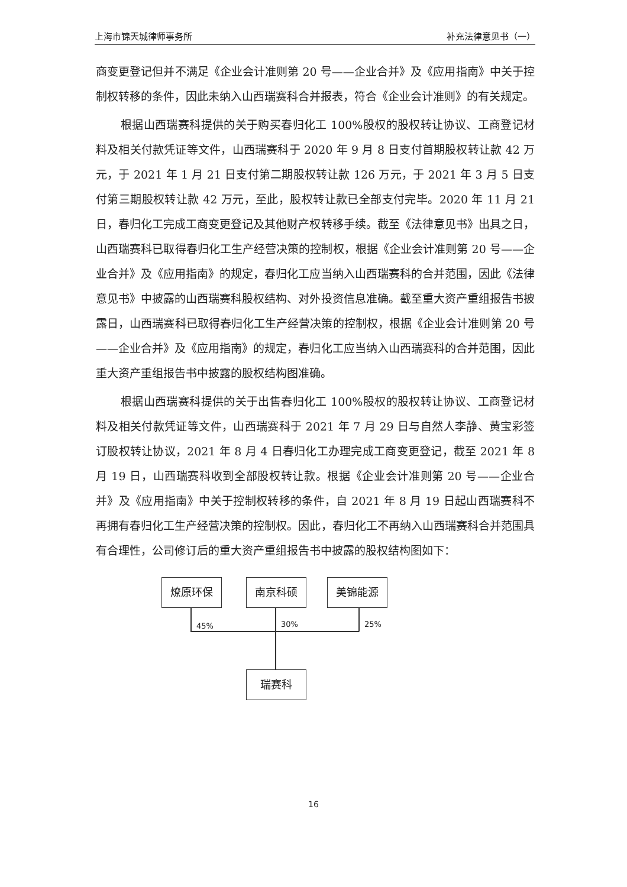上海市锦天城律师事务所 补充法律意见书（一）
商变更登记但并不满足《企业会计准则第 20 号——企业合并》及《应用指南》中关于控制权转移的条件，因此未纳入山西瑞赛科合并报表，符合《企业会计准则》的有关规定。
根据山西瑞赛科提供的关于购买春归化工 100%股权的股权转让协议、工商登记材料及相关付款凭证等文件，山西瑞赛科于 2020 年 9 月 8 日支付首期股权转让款 42 万元，于 2021 年 1 月 21 日支付第二期股权转让款 126 万元，于 2021 年 3 月 5 日支付第三期股权转让款 42 万元，至此，股权转让款已全部支付完毕。2020 年 11 月 21 日，春归化工完成工商变更登记及其他财产权转移手续。截至《法律意见书》出具之日，山西瑞赛科已取得春归化工生产经营决策的控制权，根据《企业会计准则第 20 号——企业合并》及《应用指南》的规定，春归化工应当纳入山西瑞赛科的合并范围，因此《法律意见书》中披露的山西瑞赛科股权结构、对外投资信息准确。截至重大资产重组报告书披露日，山西瑞赛科已取得春归化工生产经营决策的控制权，根据《企业会计准则第 20 号——企业合并》及《应用指南》的规定，春归化工应当纳入山西瑞赛科的合并范围，因此重大资产重组报告书中披露的股权结构图准确。
根据山西瑞赛科提供的关于出售春归化工 100%股权的股权转让协议、工商登记材料及相关付款凭证等文件，山西瑞赛科于 2021 年 7 月 29 日与自然人李静、黄宝彩签订股权转让协议，2021 年 8 月 4 日春归化工办理完成工商变更登记，截至 2021 年 8 月 19 日，山西瑞赛科收到全部股权转让款。根据《企业会计准则第 20 号——企业合并》及《应用指南》中关于控制权转移的条件，自 2021 年 8 月 19 日起山西瑞赛科不再拥有春归化工生产经营决策的控制权。因此，春归化工不再纳入山西瑞赛科合并范围具有合理性，公司修订后的重大资产重组报告书中披露的股权结构图如下：
燎原环保 南京科硕 美锦能源
45% 30% 25%
瑞赛科
16